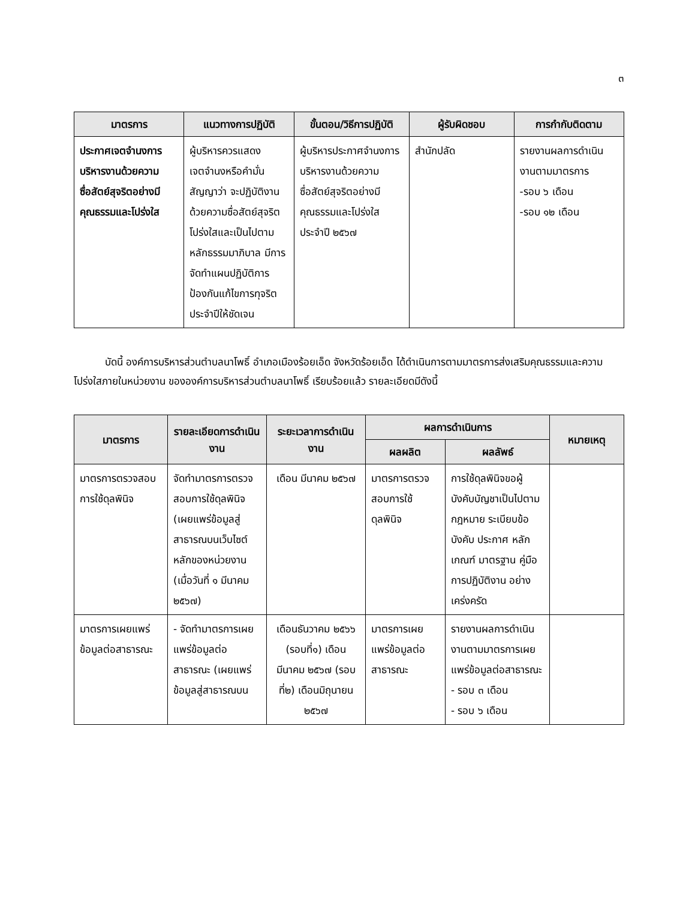๓
| มาตรการ | แนวทางการปฏิบัติ | ขั้นตอน/วิธีการปฏิบัติ | ผู้รับผิดชอบ | การกำกับติดตาม |
| --- | --- | --- | --- | --- |
| ประกาศเจตจำนงการบริหารงานด้วยความซื่อสัตย์สุจริตอย่างมีคุณธรรมและโปร่งใส | ผู้บริหารควรแสดงเจตจำนงหรือคำมั่นสัญญาว่า จะปฏิบัติงานด้วยความซื่อสัตย์สุจริต โปร่งใสและเป็นไปตามหลักธรรมมาภิบาล มีการจัดทำแผนปฏิบัติการป้องกันแก้ไขการทุจริตประจำปีให้ชัดเจน | ผู้บริหารประกาศจำนงการบริหารงานด้วยความซื่อสัตย์สุจริตอย่างมีคุณธรรมและโปร่งใส ประจำปี ๒๕๖๗ | สำนักปลัด | รายงานผลการดำเนินงานตามมาตรการ -รอบ ๖ เดือน -รอบ ๑๒ เดือน |
บัดนี้ องค์การบริหารส่วนตำบลนาโพธิ์ อำเภอเมืองร้อยเอ็ด จังหวัดร้อยเอ็ด ได้ดำเนินการตามมาตรการส่งเสริมคุณธรรมและความโปร่งใสภายในหน่วยงาน ขององค์การบริหารส่วนตำบลนาโพธิ์ เรียบร้อยแล้ว รายละเอียดมีดังนี้
| มาตรการ | รายละเอียดการดำเนินงาน | ระยะเวลาการดำเนินงาน | ผลการดำเนินการ | | หมายเหตุ |
| --- | --- | --- | --- | --- | --- |
| | | | ผลผลิต | ผลลัพธ์ | |
| มาตรการตรวจสอบการใช้ดุลพินิจ | จัดทำมาตรการตรวจสอบการใช้ดุลพินิจ (เผยแพร่ข้อมูลสู่สาธารณบนเว็บไซต์หลักของหน่วยงาน (เมื่อวันที่ ๑ มีนาคม ๒๕๖๗) | เดือน มีนาคม ๒๕๖๗ | มาตรการตรวจสอบการใช้ดุลพินิจ | การใช้ดุลพินิจขอผู้บังคับบัญชาเป็นไปตามกฎหมาย ระเบียบข้อบังคับ ประกาศ หลักเกณฑ์ มาตรฐาน คู่มือการปฏิบัติงาน อย่างเคร่งครัด | |
| มาตรการเผยแพร่ข้อมูลต่อสาธารณะ | - จัดทำมาตรการเผยแพร่ข้อมูลต่อสาธารณะ (เผยแพร่ข้อมูลสู่สาธารณบน | เดือนธันวาคม ๒๕๖๖ (รอบที่๑) เดือนมีนาคม ๒๕๖๗ (รอบที่๒) เดือนมิถุนายน ๒๕๖๗ | มาตรการเผยแพร่ข้อมูลต่อสาธารณะ | รายงานผลการดำเนินงานตามมาตรการเผยแพร่ข้อมูลต่อสาธารณะ - รอบ ๓ เดือน - รอบ ๖ เดือน | |